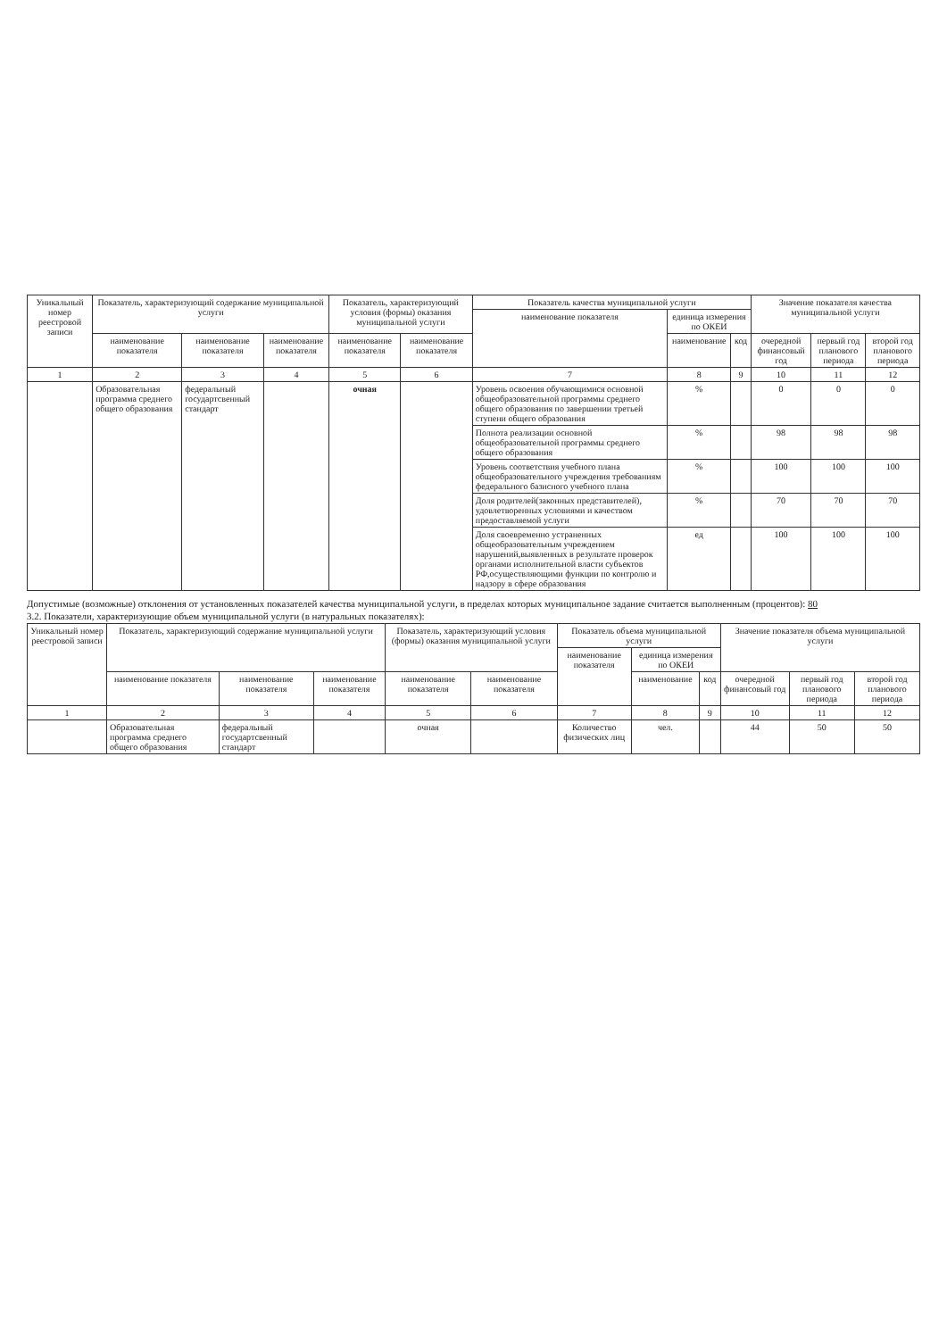| Уникальный номер реестровой записи | Показатель, характеризующий содержание муниципальной услуги | | | Показатель, характеризующий условия (формы) оказания муниципальной услуги | | Показатель качества муниципальной услуги | | | Значение показателя качества муниципальной услуги | | |
| --- | --- | --- | --- | --- | --- | --- | --- | --- | --- | --- | --- |
| | | | | | | наименование показателя | единица измерения по ОКЕИ | | | | |
| | наименование показателя | наименование показателя | наименование показателя | наименование показателя | наименование показателя | | наименование | код | очередной финансовый год | первый год планового периода | второй год планового периода |
| 1 | 2 | 3 | 4 | 5 | 6 | 7 | 8 | 9 | 10 | 11 | 12 |
| | Образовательная программа среднего общего образования | федеральный государтсвенный стандарт | | очная | | Уровень освоения обучающимися основной общеобразовательной программы среднего общего образования по завершении третьей ступени общего образования | % | | 0 | 0 | 0 |
| | | | | | | Полнота реализации основной общеобразовательной программы среднего общего образования | % | | 98 | 98 | 98 |
| | | | | | | Уровень соответствия учебного плана общеобразовательного учреждения требованиям федерального базисного учебного плана | % | | 100 | 100 | 100 |
| | | | | | | Доля родителей(законных представителей), удовлетворенных условиями и качеством предоставляемой услуги | % | | 70 | 70 | 70 |
| | | | | | | Доля своевременно устраненных общеобразовательным учреждением нарушений,выявленных в результате проверок органами исполнительной власти субъектов РФ,осуществляющими функции по контролю и надзору в сфере образования | ед | | 100 | 100 | 100 |
Допустимые (возможные) отклонения от установленных показателей качества муниципальной услуги, в пределах которых муниципальное задание считается выполненным (процентов): 80
3.2. Показатели, характеризующие объем муниципальной услуги (в натуральных показателях):
| Уникальный номер реестровой записи | Показатель, характеризующий содержание муниципальной услуги | | | Показатель, характеризующий условия (формы) оказания муниципальной услуги | | Показатель объема муниципальной услуги | | | Значение показателя объема муниципальной услуги | | |
| --- | --- | --- | --- | --- | --- | --- | --- | --- | --- | --- | --- |
| | | | | | | наименование показателя | единица измерения по ОКЕИ | | | | |
| | наименование показателя | наименование показателя | наименование показателя | наименование показателя | наименование показателя | | наименование | код | очередной финансовый год | первый год планового периода | второй год планового периода |
| 1 | 2 | 3 | 4 | 5 | 6 | 7 | 8 | 9 | 10 | 11 | 12 |
| | Образовательная программа среднего общего образования | федеральный государтсвенный стандарт | | очная | | Количество физических лиц | чел. | | 44 | 50 | 50 |